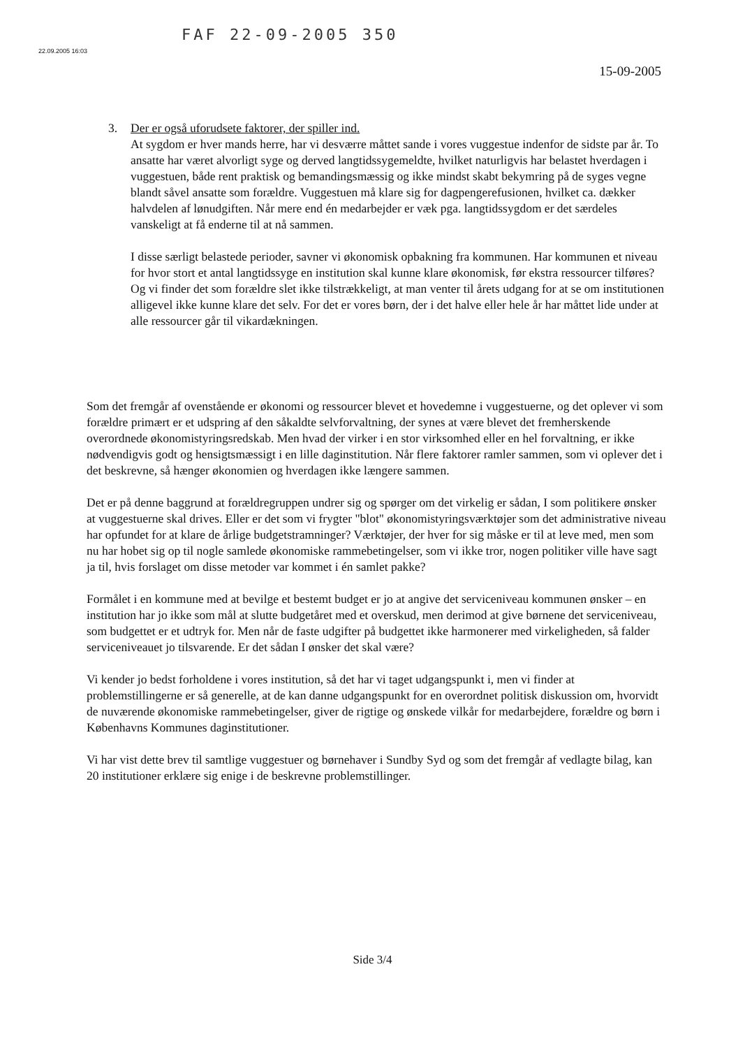22.09.2005 16:03
FAF 22-09-2005 350
15-09-2005
3. Der er også uforudsete faktorer, der spiller ind.
At sygdom er hver mands herre, har vi desværre måttet sande i vores vuggestue indenfor de sidste par år. To ansatte har været alvorligt syge og derved langtidssygemeldte, hvilket naturligvis har belastet hverdagen i vuggestuen, både rent praktisk og bemandingsmæssig og ikke mindst skabt bekymring på de syges vegne blandt såvel ansatte som forældre. Vuggestuen må klare sig for dagpengerefusionen, hvilket ca. dækker halvdelen af lønudgiften. Når mere end én medarbejder er væk pga. langtidssygdom er det særdeles vanskeligt at få enderne til at nå sammen.
I disse særligt belastede perioder, savner vi økonomisk opbakning fra kommunen. Har kommunen et niveau for hvor stort et antal langtidssyge en institution skal kunne klare økonomisk, før ekstra ressourcer tilføres? Og vi finder det som forældre slet ikke tilstrækkeligt, at man venter til årets udgang for at se om institutionen alligevel ikke kunne klare det selv. For det er vores børn, der i det halve eller hele år har måttet lide under at alle ressourcer går til vikardækningen.
Som det fremgår af ovenstående er økonomi og ressourcer blevet et hovedemne i vuggestuerne, og det oplever vi som forældre primært er et udspring af den såkaldte selvforvaltning, der synes at være blevet det fremherskende overordnede økonomistyringsredskab. Men hvad der virker i en stor virksomhed eller en hel forvaltning, er ikke nødvendigvis godt og hensigtsmæssigt i en lille daginstitution. Når flere faktorer ramler sammen, som vi oplever det i det beskrevne, så hænger økonomien og hverdagen ikke længere sammen.
Det er på denne baggrund at forældregruppen undrer sig og spørger om det virkelig er sådan, I som politikere ønsker at vuggestuerne skal drives. Eller er det som vi frygter "blot" økonomistyringsværktøjer som det administrative niveau har opfundet for at klare de årlige budgetstramninger? Værktøjer, der hver for sig måske er til at leve med, men som nu har hobet sig op til nogle samlede økonomiske rammebetingelser, som vi ikke tror, nogen politiker ville have sagt ja til, hvis forslaget om disse metoder var kommet i én samlet pakke?
Formålet i en kommune med at bevilge et bestemt budget er jo at angive det serviceniveau kommunen ønsker – en institution har jo ikke som mål at slutte budgetåret med et overskud, men derimod at give børnene det serviceniveau, som budgettet er et udtryk for. Men når de faste udgifter på budgettet ikke harmonerer med virkeligheden, så falder serviceniveauet jo tilsvarende. Er det sådan I ønsker det skal være?
Vi kender jo bedst forholdene i vores institution, så det har vi taget udgangspunkt i, men vi finder at problemstillingerne er så generelle, at de kan danne udgangspunkt for en overordnet politisk diskussion om, hvorvidt de nuværende økonomiske rammebetingelser, giver de rigtige og ønskede vilkår for medarbejdere, forældre og børn i Københavns Kommunes daginstitutioner.
Vi har vist dette brev til samtlige vuggestuer og børnehaver i Sundby Syd og som det fremgår af vedlagte bilag, kan 20 institutioner erklære sig enige i de beskrevne problemstillinger.
Side 3/4